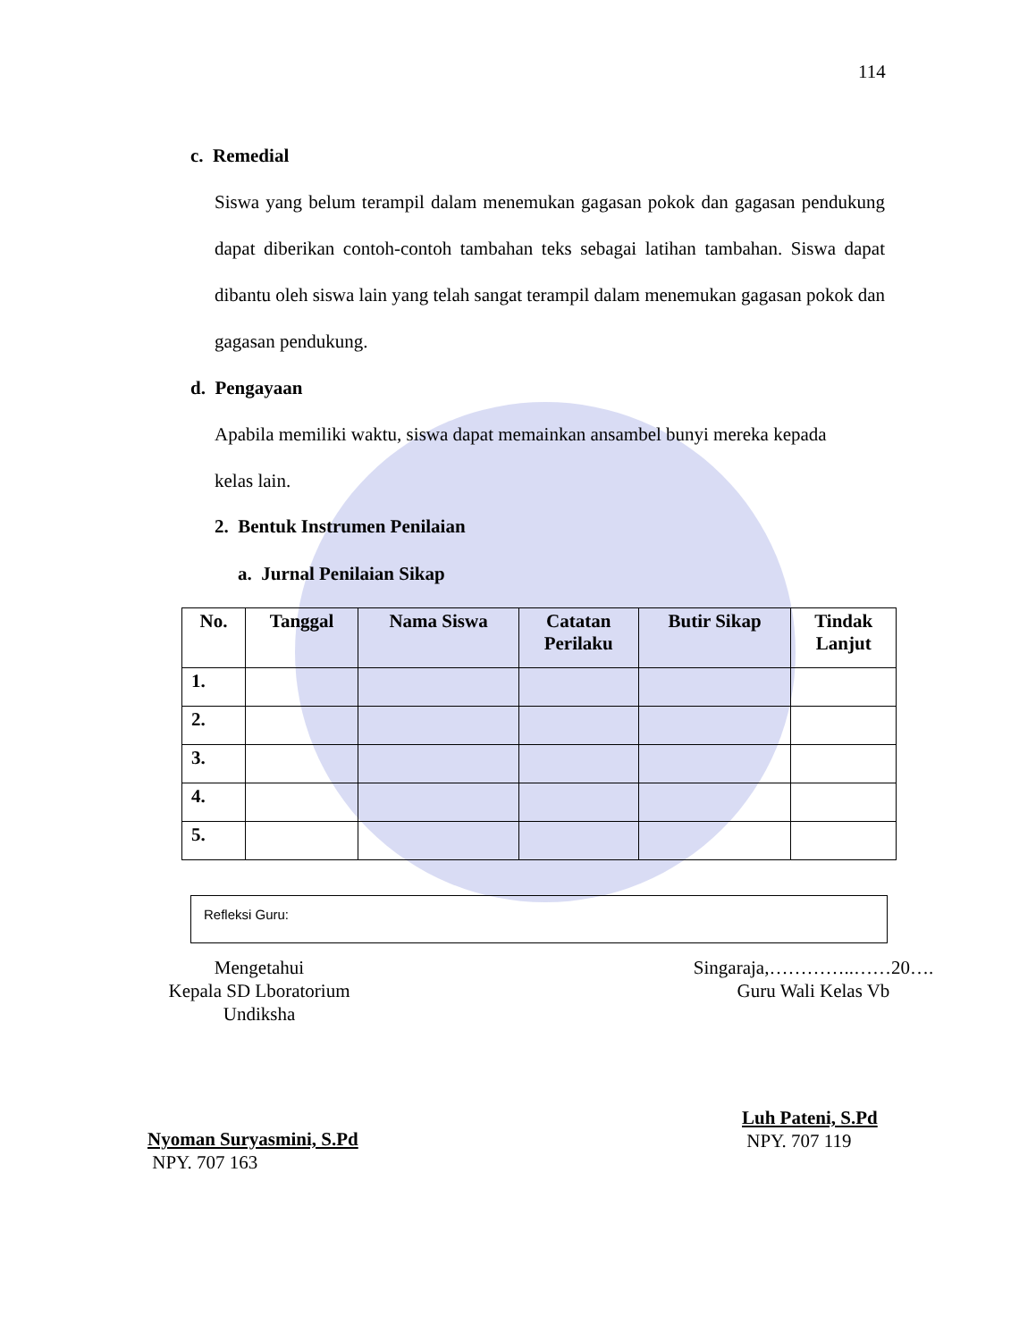114
c. Remedial
Siswa yang belum terampil dalam menemukan gagasan pokok dan gagasan pendukung dapat diberikan contoh-contoh tambahan teks sebagai latihan tambahan. Siswa dapat dibantu oleh siswa lain yang telah sangat terampil dalam menemukan gagasan pokok dan gagasan pendukung.
d. Pengayaan
Apabila memiliki waktu, siswa dapat memainkan ansambel bunyi mereka kepada
kelas lain.
2. Bentuk Instrumen Penilaian
a. Jurnal Penilaian Sikap
| No. | Tanggal | Nama Siswa | Catatan Perilaku | Butir Sikap | Tindak Lanjut |
| --- | --- | --- | --- | --- | --- |
| 1. | | | | | |
| 2. | | | | | |
| 3. | | | | | |
| 4. | | | | | |
| 5. | | | | | |
Refleksi Guru:
Mengetahui
Kepala SD Lboratorium
Undiksha
Singaraja,…………..……20….
Guru Wali Kelas Vb
Luh Pateni, S.Pd
NPY. 707 119
Nyoman Suryasmini, S.Pd
NPY. 707 163